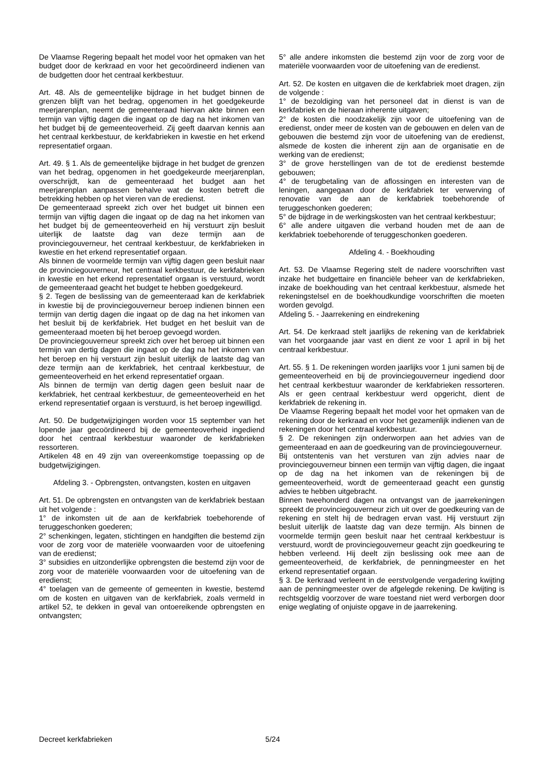De Vlaamse Regering bepaalt het model voor het opmaken van het budget door de kerkraad en voor het gecoördineerd indienen van de budgetten door het centraal kerkbestuur.
Art. 48. Als de gemeentelijke bijdrage in het budget binnen de grenzen blijft van het bedrag, opgenomen in het goedgekeurde meerjarenplan, neemt de gemeenteraad hiervan akte binnen een termijn van vijftig dagen die ingaat op de dag na het inkomen van het budget bij de gemeenteoverheid. Zij geeft daarvan kennis aan het centraal kerkbestuur, de kerkfabrieken in kwestie en het erkend representatief orgaan.
Art. 49. § 1. Als de gemeentelijke bijdrage in het budget de grenzen van het bedrag, opgenomen in het goedgekeurde meerjarenplan, overschrijdt, kan de gemeenteraad het budget aan het meerjarenplan aanpassen behalve wat de kosten betreft die betrekking hebben op het vieren van de eredienst.
De gemeenteraad spreekt zich over het budget uit binnen een termijn van vijftig dagen die ingaat op de dag na het inkomen van het budget bij de gemeenteoverheid en hij verstuurt zijn besluit uiterlijk de laatste dag van deze termijn aan de provinciegouverneur, het centraal kerkbestuur, de kerkfabrieken in kwestie en het erkend representatief orgaan.
Als binnen de voormelde termijn van vijftig dagen geen besluit naar de provinciegouverneur, het centraal kerkbestuur, de kerkfabrieken in kwestie en het erkend representatief orgaan is verstuurd, wordt de gemeenteraad geacht het budget te hebben goedgekeurd.
§ 2. Tegen de beslissing van de gemeenteraad kan de kerkfabriek in kwestie bij de provinciegouverneur beroep indienen binnen een termijn van dertig dagen die ingaat op de dag na het inkomen van het besluit bij de kerkfabriek. Het budget en het besluit van de gemeenteraad moeten bij het beroep gevoegd worden.
De provinciegouverneur spreekt zich over het beroep uit binnen een termijn van dertig dagen die ingaat op de dag na het inkomen van het beroep en hij verstuurt zijn besluit uiterlijk de laatste dag van deze termijn aan de kerkfabriek, het centraal kerkbestuur, de gemeenteoverheid en het erkend representatief orgaan.
Als binnen de termijn van dertig dagen geen besluit naar de kerkfabriek, het centraal kerkbestuur, de gemeenteoverheid en het erkend representatief orgaan is verstuurd, is het beroep ingewilligd.
Art. 50. De budgetwijzigingen worden voor 15 september van het lopende jaar gecoördineerd bij de gemeenteoverheid ingediend door het centraal kerkbestuur waaronder de kerkfabrieken ressorteren.
Artikelen 48 en 49 zijn van overeenkomstige toepassing op de budgetwijzigingen.
Afdeling 3. - Opbrengsten, ontvangsten, kosten en uitgaven
Art. 51. De opbrengsten en ontvangsten van de kerkfabriek bestaan uit het volgende :
1° de inkomsten uit de aan de kerkfabriek toebehorende of teruggeschonken goederen;
2° schenkingen, legaten, stichtingen en handgiften die bestemd zijn voor de zorg voor de materiële voorwaarden voor de uitoefening van de eredienst;
3° subsidies en uitzonderlijke opbrengsten die bestemd zijn voor de zorg voor de materiële voorwaarden voor de uitoefening van de eredienst;
4° toelagen van de gemeente of gemeenten in kwestie, bestemd om de kosten en uitgaven van de kerkfabriek, zoals vermeld in artikel 52, te dekken in geval van ontoereikende opbrengsten en ontvangsten;
5° alle andere inkomsten die bestemd zijn voor de zorg voor de materiële voorwaarden voor de uitoefening van de eredienst.
Art. 52. De kosten en uitgaven die de kerkfabriek moet dragen, zijn de volgende :
1° de bezoldiging van het personeel dat in dienst is van de kerkfabriek en de hieraan inherente uitgaven;
2° de kosten die noodzakelijk zijn voor de uitoefening van de eredienst, onder meer de kosten van de gebouwen en delen van de gebouwen die bestemd zijn voor de uitoefening van de eredienst, alsmede de kosten die inherent zijn aan de organisatie en de werking van de eredienst;
3° de grove herstellingen van de tot de eredienst bestemde gebouwen;
4° de terugbetaling van de aflossingen en interesten van de leningen, aangegaan door de kerkfabriek ter verwerving of renovatie van de aan de kerkfabriek toebehorende of teruggeschonken goederen;
5° de bijdrage in de werkingskosten van het centraal kerkbestuur;
6° alle andere uitgaven die verband houden met de aan de kerkfabriek toebehorende of teruggeschonken goederen.
Afdeling 4. - Boekhouding
Art. 53. De Vlaamse Regering stelt de nadere voorschriften vast inzake het budgettaire en financiële beheer van de kerkfabrieken, inzake de boekhouding van het centraal kerkbestuur, alsmede het rekeningstelsel en de boekhoudkundige voorschriften die moeten worden gevolgd.
Afdeling 5. - Jaarrekening en eindrekening
Art. 54. De kerkraad stelt jaarlijks de rekening van de kerkfabriek van het voorgaande jaar vast en dient ze voor 1 april in bij het centraal kerkbestuur.
Art. 55. § 1. De rekeningen worden jaarlijks voor 1 juni samen bij de gemeenteoverheid en bij de provinciegouverneur ingediend door het centraal kerkbestuur waaronder de kerkfabrieken ressorteren. Als er geen centraal kerkbestuur werd opgericht, dient de kerkfabriek de rekening in.
De Vlaamse Regering bepaalt het model voor het opmaken van de rekening door de kerkraad en voor het gezamenlijk indienen van de rekeningen door het centraal kerkbestuur.
§ 2. De rekeningen zijn onderworpen aan het advies van de gemeenteraad en aan de goedkeuring van de provinciegouverneur.
Bij ontstentenis van het versturen van zijn advies naar de provinciegouverneur binnen een termijn van vijftig dagen, die ingaat op de dag na het inkomen van de rekeningen bij de gemeenteoverheid, wordt de gemeenteraad geacht een gunstig advies te hebben uitgebracht.
Binnen tweehonderd dagen na ontvangst van de jaarrekeningen spreekt de provinciegouverneur zich uit over de goedkeuring van de rekening en stelt hij de bedragen ervan vast. Hij verstuurt zijn besluit uiterlijk de laatste dag van deze termijn. Als binnen de voormelde termijn geen besluit naar het centraal kerkbestuur is verstuurd, wordt de provinciegouverneur geacht zijn goedkeuring te hebben verleend. Hij deelt zijn beslissing ook mee aan de gemeenteoverheid, de kerkfabriek, de penningmeester en het erkend representatief orgaan.
§ 3. De kerkraad verleent in de eerstvolgende vergadering kwijting aan de penningmeester over de afgelegde rekening. De kwijting is rechtsgeldig voorzover de ware toestand niet werd verborgen door enige weglating of onjuiste opgave in de jaarrekening.
Decreet kerkfabrieken 5/24